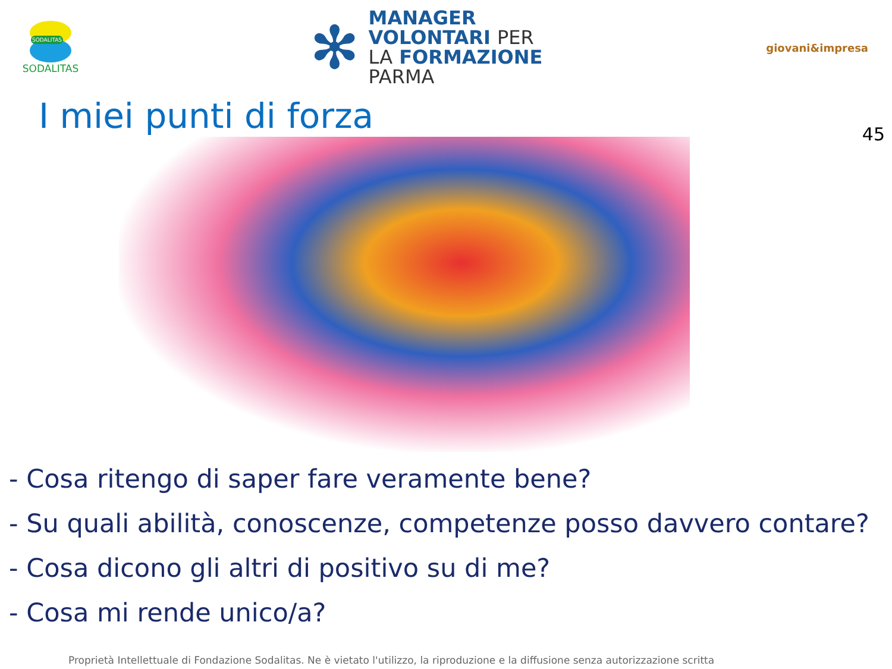SODALITAS
SODALITAS
✻
MANAGER
VOLONTARI PER
LA FORMAZIONE
PARMA
giovani&impresa
I miei punti di forza
45
- Cosa ritengo di saper fare veramente bene?
- Su quali abilità, conoscenze, competenze posso davvero contare?
- Cosa dicono gli altri di positivo su di me?
- Cosa mi rende unico/a?
Proprietà Intellettuale di Fondazione Sodalitas. Ne è vietato l'utilizzo, la riproduzione e la diffusione senza autorizzazione scritta